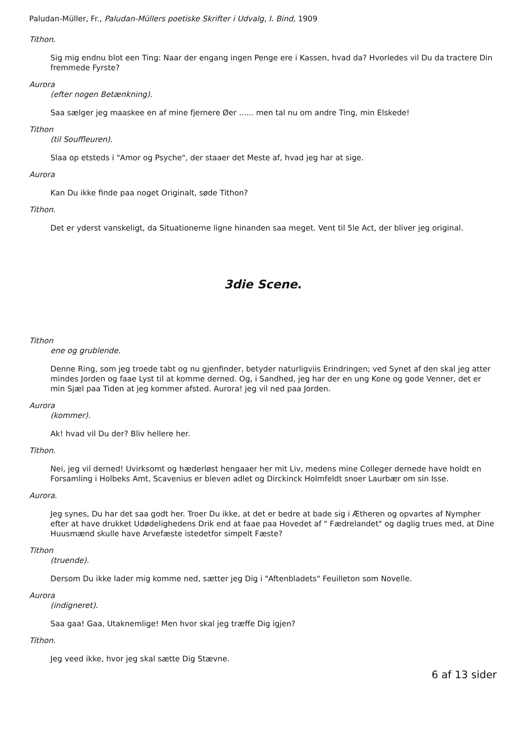Paludan-Müller, Fr., Paludan-Müllers poetiske Skrifter i Udvalg, I. Bind, 1909
Tithon.
Sig mig endnu blot een Ting: Naar der engang ingen Penge ere i Kassen, hvad da? Hvorledes vil Du da tractere Din fremmede Fyrste?
Aurora
(efter nogen Betænkning).
Saa sælger jeg maaskee en af mine fjernere Øer ...... men tal nu om andre Ting, min Elskede!
Tithon
(til Souffleuren).
Slaa op etsteds i "Amor og Psyche", der staaer det Meste af, hvad jeg har at sige.
Aurora
Kan Du ikke finde paa noget Originalt, søde Tithon?
Tithon.
Det er yderst vanskeligt, da Situationerne ligne hinanden saa meget. Vent til 5le Act, der bliver jeg original.
3die Scene.
Tithon
ene og grublende.
Denne Ring, som jeg troede tabt og nu gjenfinder, betyder naturligviis Erindringen; ved Synet af den skal jeg atter mindes Jorden og faae Lyst til at komme derned. Og, i Sandhed, jeg har der en ung Kone og gode Venner, det er min Sjæl paa Tiden at jeg kommer afsted. Aurora! jeg vil ned paa Jorden.
Aurora
(kommer).
Ak! hvad vil Du der? Bliv hellere her.
Tithon.
Nei, jeg vil derned! Uvirksomt og hæderløst hengaaer her mit Liv, medens mine Colleger dernede have holdt en Forsamling i Holbeks Amt, Scavenius er bleven adlet og Dirckinck Holmfeldt snoer Laurbær om sin Isse.
Aurora.
Jeg synes, Du har det saa godt her. Troer Du ikke, at det er bedre at bade sig i Ætheren og opvartes af Nympher efter at have drukket Udødelighedens Drik end at faae paa Hovedet af " Fædrelandet" og daglig trues med, at Dine Huusmænd skulle have Arvefæste istedetfor simpelt Fæste?
Tithon
(truende).
Dersom Du ikke lader mig komme ned, sætter jeg Dig i "Aftenbladets" Feuilleton som Novelle.
Aurora
(indigneret).
Saa gaa! Gaa, Utaknemlige! Men hvor skal jeg træffe Dig igjen?
Tithon.
Jeg veed ikke, hvor jeg skal sætte Dig Stævne.
6 af 13 sider